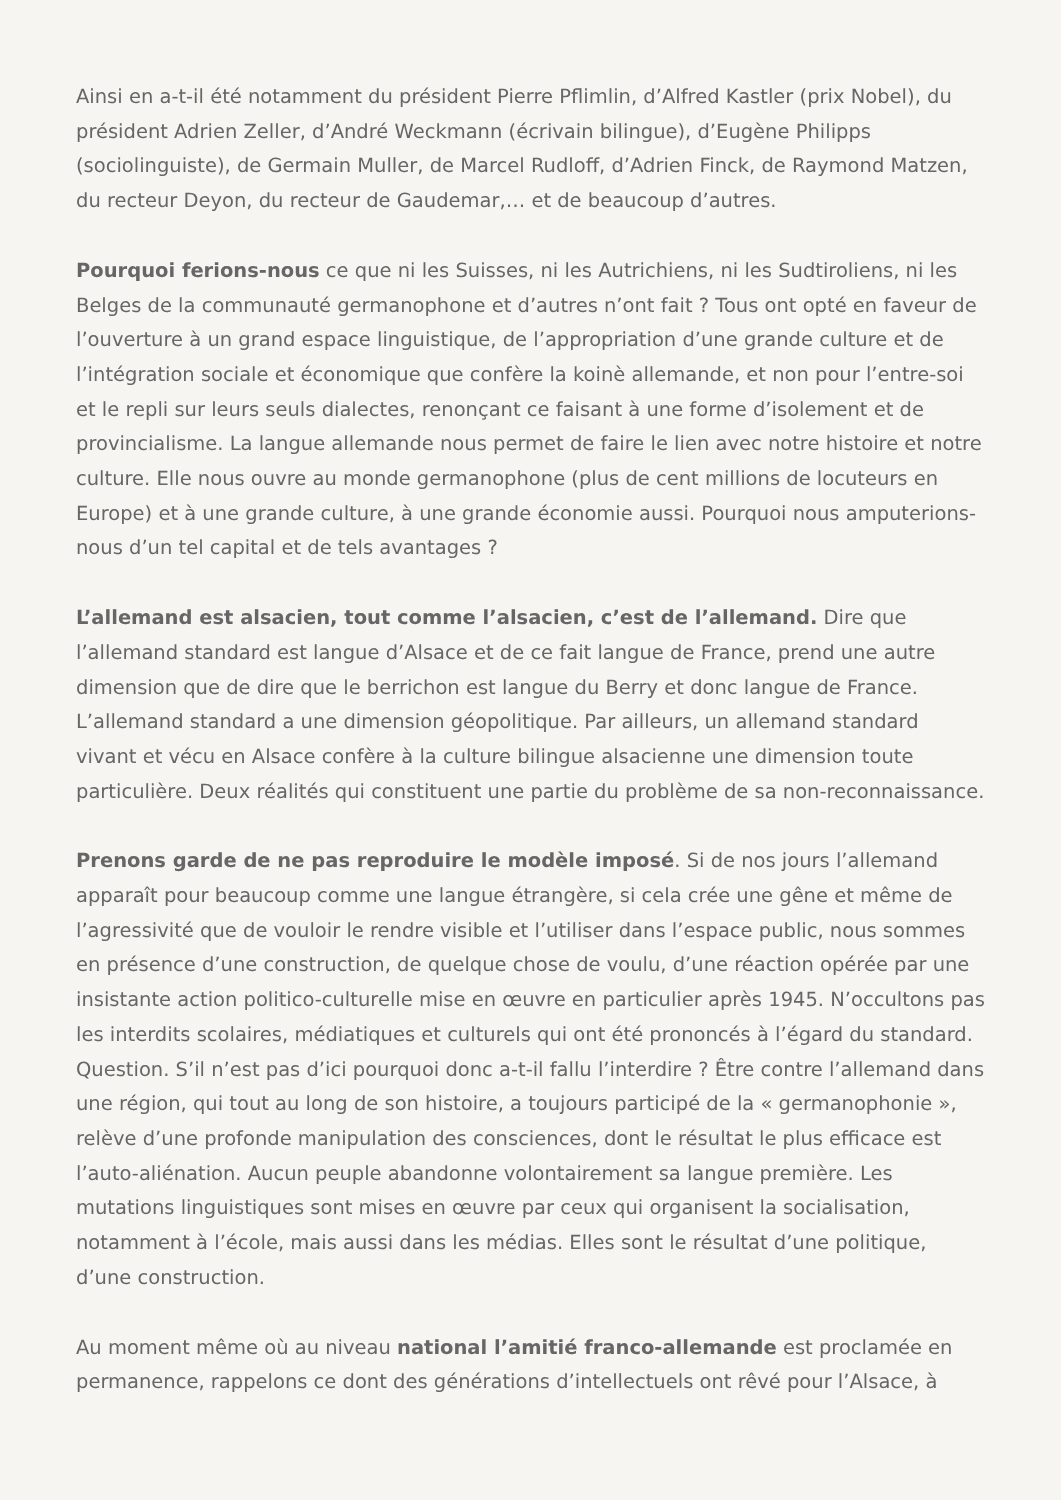Ainsi en a-t-il été notamment du président Pierre Pflimlin, d’Alfred Kastler (prix Nobel), du président Adrien Zeller, d’André Weckmann (écrivain bilingue), d’Eugène Philipps (sociolinguiste), de Germain Muller, de Marcel Rudloff, d’Adrien Finck, de Raymond Matzen, du recteur Deyon, du recteur de Gaudemar,… et de beaucoup d’autres.
Pourquoi ferions-nous ce que ni les Suisses, ni les Autrichiens, ni les Sudtiroliens, ni les Belges de la communauté germanophone et d’autres n’ont fait ? Tous ont opté en faveur de l’ouverture à un grand espace linguistique, de l’appropriation d’une grande culture et de l’intégration sociale et économique que confère la koinè allemande, et non pour l’entre-soi et le repli sur leurs seuls dialectes, renonçant ce faisant à une forme d’isolement et de provincialisme. La langue allemande nous permet de faire le lien avec notre histoire et notre culture. Elle nous ouvre au monde germanophone (plus de cent millions de locuteurs en Europe) et à une grande culture, à une grande économie aussi. Pourquoi nous amputerions-nous d’un tel capital et de tels avantages ?
L’allemand est alsacien, tout comme l’alsacien, c’est de l’allemand. Dire que l’allemand standard est langue d’Alsace et de ce fait langue de France, prend une autre dimension que de dire que le berrichon est langue du Berry et donc langue de France. L’allemand standard a une dimension géopolitique. Par ailleurs, un allemand standard vivant et vécu en Alsace confère à la culture bilingue alsacienne une dimension toute particulière. Deux réalités qui constituent une partie du problème de sa non-reconnaissance.
Prenons garde de ne pas reproduire le modèle imposé. Si de nos jours l’allemand apparaît pour beaucoup comme une langue étrangère, si cela crée une gêne et même de l’agressivité que de vouloir le rendre visible et l’utiliser dans l’espace public, nous sommes en présence d’une construction, de quelque chose de voulu, d’une réaction opérée par une insistante action politico-culturelle mise en œuvre en particulier après 1945. N’occultons pas les interdits scolaires, médiatiques et culturels qui ont été prononcés à l’égard du standard. Question. S’il n’est pas d’ici pourquoi donc a-t-il fallu l’interdire ? Être contre l’allemand dans une région, qui tout au long de son histoire, a toujours participé de la « germanophonie », relève d’une profonde manipulation des consciences, dont le résultat le plus efficace est l’auto-aliénation. Aucun peuple abandonne volontairement sa langue première. Les mutations linguistiques sont mises en œuvre par ceux qui organisent la socialisation, notamment à l’école, mais aussi dans les médias. Elles sont le résultat d’une politique, d’une construction.
Au moment même où au niveau national l’amitié franco-allemande est proclamée en permanence, rappelons ce dont des générations d’intellectuels ont rêvé pour l’Alsace, à